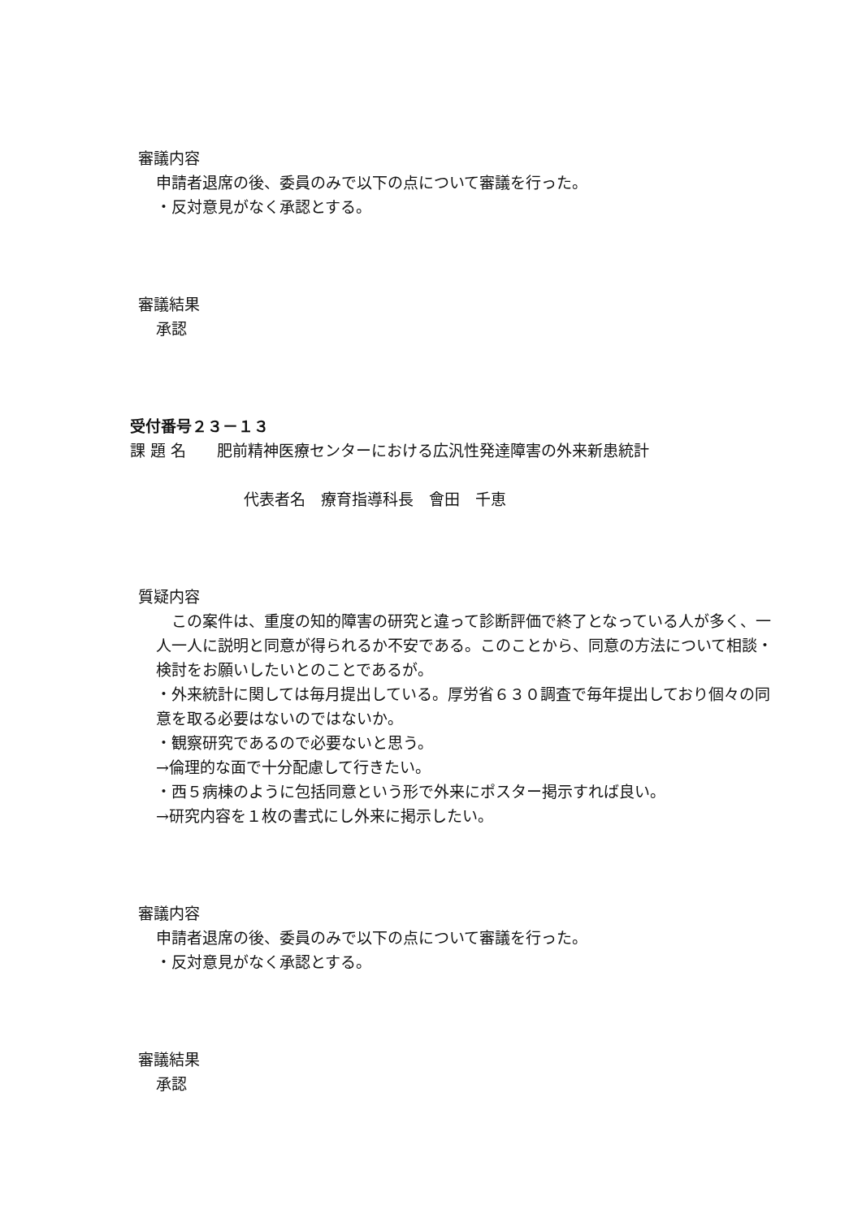審議内容
申請者退席の後、委員のみで以下の点について審議を行った。
・反対意見がなく承認とする。
審議結果
承認
受付番号２３－１３
課 題 名　　肥前精神医療センターにおける広汎性発達障害の外来新患統計
代表者名　療育指導科長　會田　千恵
質疑内容
　この案件は、重度の知的障害の研究と違って診断評価で終了となっている人が多く、一人一人に説明と同意が得られるか不安である。このことから、同意の方法について相談・検討をお願いしたいとのことであるが。
・外来統計に関しては毎月提出している。厚労省６３０調査で毎年提出しており個々の同意を取る必要はないのではないか。
・観察研究であるので必要ないと思う。
→倫理的な面で十分配慮して行きたい。
・西５病棟のように包括同意という形で外来にポスター掲示すれば良い。
→研究内容を１枚の書式にし外来に掲示したい。
審議内容
申請者退席の後、委員のみで以下の点について審議を行った。
・反対意見がなく承認とする。
審議結果
承認